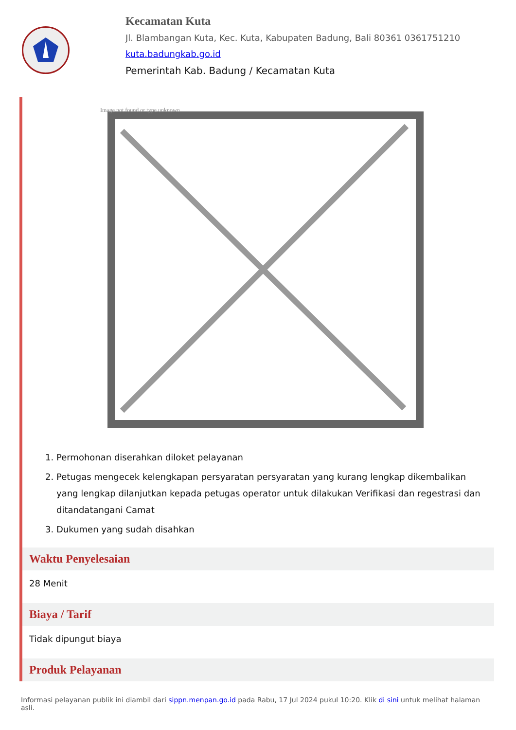Kecamatan Kuta
Jl. Blambangan Kuta, Kec. Kuta, Kabupaten Badung, Bali 80361 0361751210
kuta.badungkab.go.id
Pemerintah Kab. Badung / Kecamatan Kuta
Image not found or type unknown
1. Permohonan diserahkan diloket pelayanan
2. Petugas mengecek kelengkapan persyaratan persyaratan yang kurang lengkap dikembalikan yang lengkap dilanjutkan kepada petugas operator untuk dilakukan Verifikasi dan regestrasi dan ditandatangani Camat
3. Dukumen yang sudah disahkan
Waktu Penyelesaian
28 Menit
Biaya / Tarif
Tidak dipungut biaya
Produk Pelayanan
Informasi pelayanan publik ini diambil dari sippn.menpan.go.id pada Rabu, 17 Jul 2024 pukul 10:20. Klik di sini untuk melihat halaman asli.